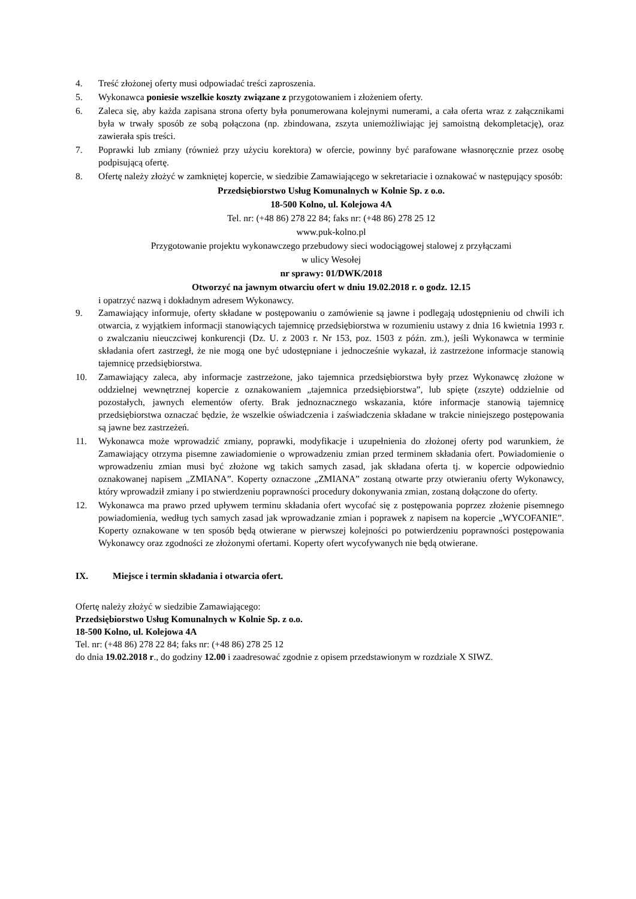4. Treść złożonej oferty musi odpowiadać treści zaproszenia.
5. Wykonawca poniesie wszelkie koszty związane z przygotowaniem i złożeniem oferty.
6. Zaleca się, aby każda zapisana strona oferty była ponumerowana kolejnymi numerami, a cała oferta wraz z załącznikami była w trwały sposób ze sobą połączona (np. zbindowana, zszyta uniemożliwiając jej samoistną dekompletację), oraz zawierała spis treści.
7. Poprawki lub zmiany (również przy użyciu korektora) w ofercie, powinny być parafowane własnoręcznie przez osobę podpisującą ofertę.
8. Ofertę należy złożyć w zamkniętej kopercie, w siedzibie Zamawiającego w sekretariacie i oznakować w następujący sposób:
Przedsiębiorstwo Usług Komunalnych w Kolnie Sp. z o.o.
18-500 Kolno, ul. Kolejowa 4A
Tel. nr: (+48 86) 278 22 84; faks nr: (+48 86) 278 25 12
www.puk-kolno.pl
Przygotowanie projektu wykonawczego przebudowy sieci wodociągowej stalowej z przyłączami
w ulicy Wesołej
nr sprawy: 01/DWK/2018
Otworzyć na jawnym otwarciu ofert w dniu 19.02.2018 r. o godz. 12.15
i opatrzyć nazwą i dokładnym adresem Wykonawcy.
9. Zamawiający informuje, oferty składane w postępowaniu o zamówienie są jawne i podlegają udostępnieniu od chwili ich otwarcia, z wyjątkiem informacji stanowiących tajemnicę przedsiębiorstwa w rozumieniu ustawy z dnia 16 kwietnia 1993 r. o zwalczaniu nieuczciwej konkurencji (Dz. U. z 2003 r. Nr 153, poz. 1503 z późn. zm.), jeśli Wykonawca w terminie składania ofert zastrzegł, że nie mogą one być udostępniane i jednocześnie wykazał, iż zastrzeżone informacje stanowią tajemnicę przedsiębiorstwa.
10. Zamawiający zaleca, aby informacje zastrzeżone, jako tajemnica przedsiębiorstwa były przez Wykonawcę złożone w oddzielnej wewnętrznej kopercie z oznakowaniem „tajemnica przedsiębiorstwa”, lub spięte (zszyte) oddzielnie od pozostałych, jawnych elementów oferty. Brak jednoznacznego wskazania, które informacje stanowią tajemnicę przedsiębiorstwa oznaczać będzie, że wszelkie oświadczenia i zaświadczenia składane w trakcie niniejszego postępowania są jawne bez zastrzeżeń.
11. Wykonawca może wprowadzić zmiany, poprawki, modyfikacje i uzupełnienia do złożonej oferty pod warunkiem, że Zamawiający otrzyma pisemne zawiadomienie o wprowadzeniu zmian przed terminem składania ofert. Powiadomienie o wprowadzeniu zmian musi być złożone wg takich samych zasad, jak składana oferta tj. w kopercie odpowiednio oznakowanej napisem „ZMIANA”. Koperty oznaczone „ZMIANA” zostaną otwarte przy otwieraniu oferty Wykonawcy, który wprowadził zmiany i po stwierdzeniu poprawności procedury dokonywania zmian, zostaną dołączone do oferty.
12. Wykonawca ma prawo przed upływem terminu składania ofert wycofać się z postępowania poprzez złożenie pisemnego powiadomienia, według tych samych zasad jak wprowadzanie zmian i poprawek z napisem na kopercie „WYCOFANIE”. Koperty oznakowane w ten sposób będą otwierane w pierwszej kolejności po potwierdzeniu poprawności postępowania Wykonawcy oraz zgodności ze złożonymi ofertami. Koperty ofert wycofywanych nie będą otwierane.
IX. Miejsce i termin składania i otwarcia ofert.
Ofertę należy złożyć w siedzibie Zamawiającego:
Przedsiębiorstwo Usług Komunalnych w Kolnie Sp. z o.o.
18-500 Kolno, ul. Kolejowa 4A
Tel. nr: (+48 86) 278 22 84; faks nr: (+48 86) 278 25 12
do dnia 19.02.2018 r., do godziny 12.00 i zaadresować zgodnie z opisem przedstawionym w rozdziale X SIWZ.